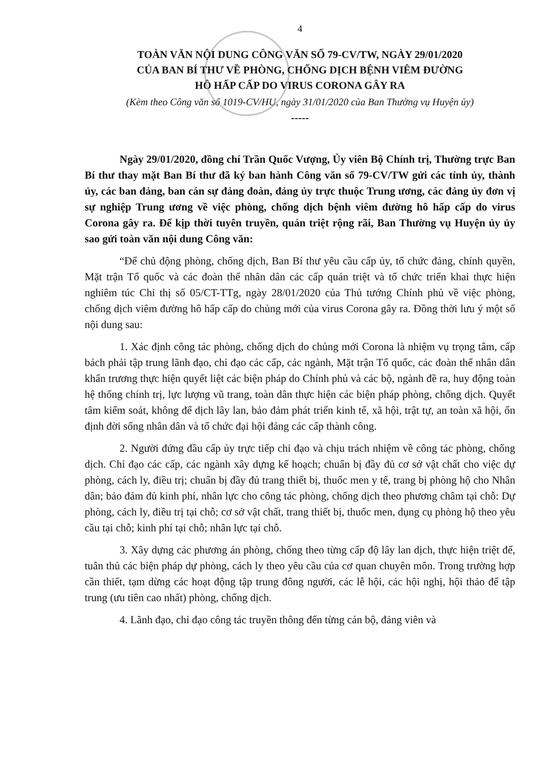4
TOÀN VĂN NỘI DUNG CÔNG VĂN SỐ 79-CV/TW, NGÀY 29/01/2020
CỦA BAN BÍ THƯ VỀ PHÒNG, CHỐNG DỊCH BỆNH VIÊM ĐƯỜNG
HÔ HẤP CẤP DO VIRUS CORONA GÂY RA
(Kèm theo Công văn số 1019-CV/HU, ngày 31/01/2020 của Ban Thường vụ Huyện ủy)
-----
Ngày 29/01/2020, đồng chí Trần Quốc Vượng, Ủy viên Bộ Chính trị, Thường trực Ban Bí thư thay mặt Ban Bí thư đã ký ban hành Công văn số 79-CV/TW gửi các tỉnh ủy, thành ủy, các ban đảng, ban cán sự đảng đoàn, đảng ủy trực thuộc Trung ương, các đảng ủy đơn vị sự nghiệp Trung ương về việc phòng, chống dịch bệnh viêm đường hô hấp cấp do virus Corona gây ra. Để kịp thời tuyên truyền, quán triệt rộng rãi, Ban Thường vụ Huyện ủy ủy sao gửi toàn văn nội dung Công văn:
“Để chủ động phòng, chống dịch, Ban Bí thư yêu cầu cấp ủy, tổ chức đảng, chính quyền, Mặt trận Tổ quốc và các đoàn thể nhân dân các cấp quán triệt và tổ chức triển khai thực hiện nghiêm túc Chỉ thị số 05/CT-TTg, ngày 28/01/2020 của Thủ tướng Chính phủ về việc phòng, chống dịch viêm đường hô hấp cấp do chủng mới của virus Corona gây ra. Đồng thời lưu ý một số nội dung sau:
1. Xác định công tác phòng, chống dịch do chủng mới Corona là nhiệm vụ trọng tâm, cấp bách phải tập trung lãnh đạo, chỉ đạo các cấp, các ngành, Mặt trận Tổ quốc, các đoàn thể nhân dân khẩn trương thực hiện quyết liệt các biện pháp do Chính phủ và các bộ, ngành đề ra, huy động toàn hệ thống chính trị, lực lượng vũ trang, toàn dân thực hiện các biện pháp phòng, chống dịch. Quyết tâm kiểm soát, không để dịch lây lan, bảo đảm phát triển kinh tế, xã hội, trật tự, an toàn xã hội, ổn định đời sống nhân dân và tổ chức đại hội đảng các cấp thành công.
2. Người đứng đầu cấp ủy trực tiếp chỉ đạo và chịu trách nhiệm về công tác phòng, chống dịch. Chỉ đạo các cấp, các ngành xây dựng kế hoạch; chuẩn bị đầy đủ cơ sở vật chất cho việc dự phòng, cách ly, điều trị; chuẩn bị đầy đủ trang thiết bị, thuốc men y tế, trang bị phòng hộ cho Nhân dân; bảo đảm đủ kinh phí, nhân lực cho công tác phòng, chống dịch theo phương châm tại chỗ: Dự phòng, cách ly, điều trị tại chỗ; cơ sở vật chất, trang thiết bị, thuốc men, dụng cụ phòng hộ theo yêu cầu tại chỗ; kinh phí tại chỗ; nhân lực tại chỗ.
3. Xây dựng các phương án phòng, chống theo từng cấp độ lây lan dịch, thực hiện triệt để, tuân thủ các biện pháp dự phòng, cách ly theo yêu cầu của cơ quan chuyên môn. Trong trường hợp cần thiết, tạm dừng các hoạt động tập trung đông người, các lễ hội, các hội nghị, hội thảo để tập trung (ưu tiên cao nhất) phòng, chống dịch.
4. Lãnh đạo, chỉ đạo công tác truyền thông đến từng cán bộ, đảng viên và